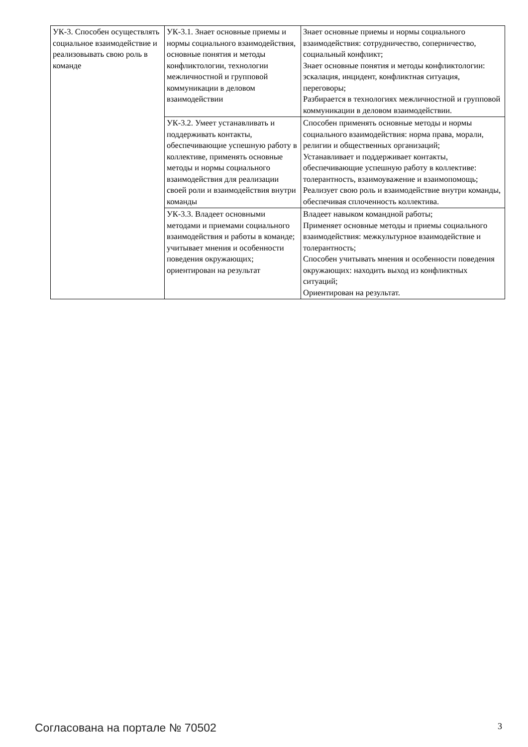| УК-3. Способен осуществлять социальное взаимодействие и реализовывать свою роль в команде | УК-3.1. Знает основные приемы и нормы социального взаимодействия, основные понятия и методы конфликтологии, технологии межличностной и групповой коммуникации в деловом взаимодействии | Знает основные приемы и нормы социального взаимодействия: сотрудничество, соперничество, социальный конфликт; Знает основные понятия и методы конфликтологии: эскалация, инцидент, конфликтная ситуация, переговоры; Разбирается в технологиях межличностной и групповой коммуникации в деловом взаимодействии. |
| | УК-3.2. Умеет устанавливать и поддерживать контакты, обеспечивающие успешную работу в коллективе, применять основные методы и нормы социального взаимодействия для реализации своей роли и взаимодействия внутри команды | Способен применять основные методы и нормы социального взаимодействия: норма права, морали, религии и общественных организаций; Устанавливает и поддерживает контакты, обеспечивающие успешную работу в коллективе: толерантность, взаимоуважение и взаимопомощь; Реализует свою роль и взаимодействие внутри команды, обеспечивая сплоченность коллектива. |
| | УК-3.3. Владеет основными методами и приемами социального взаимодействия и работы в команде; учитывает мнения и особенности поведения окружающих; ориентирован на результат | Владеет навыком командной работы; Применяет основные методы и приемы социального взаимодействия: межкультурное взаимодействие и толерантность; Способен учитывать мнения и особенности поведения окружающих: находить выход из конфликтных ситуаций; Ориентирован на результат. |
Согласована на портале № 70502 3